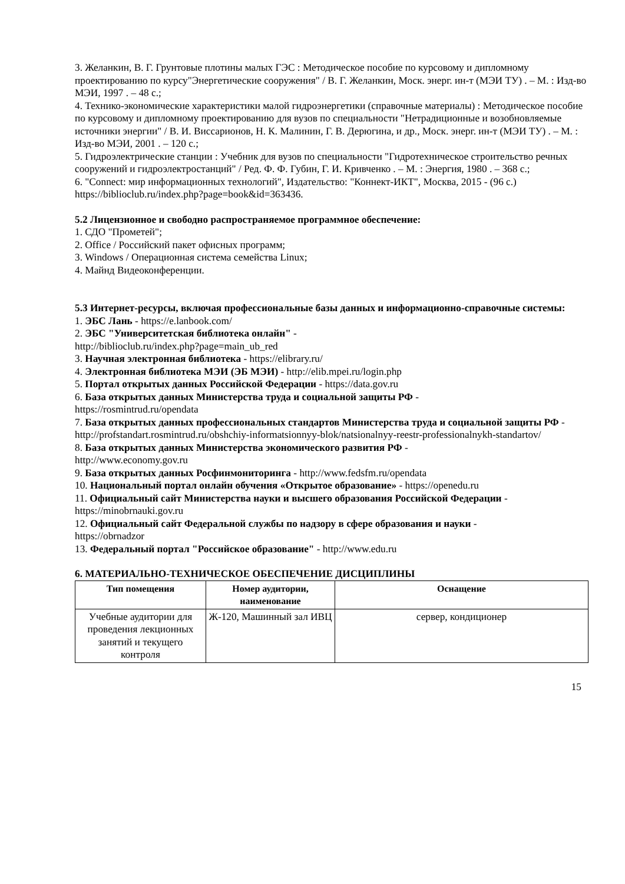3. Желанкин, В. Г. Грунтовые плотины малых ГЭС : Методическое пособие по курсовому и дипломному проектированию по курсу"Энергетические сооружения" / В. Г. Желанкин, Моск. энерг. ин-т (МЭИ ТУ) . – М. : Изд-во МЭИ, 1997 . – 48 с.;
4. Технико-экономические характеристики малой гидроэнергетики (справочные материалы) : Методическое пособие по курсовому и дипломному проектированию для вузов по специальности "Нетрадиционные и возобновляемые источники энергии" / В. И. Виссарионов, Н. К. Малинин, Г. В. Дерюгина, и др., Моск. энерг. ин-т (МЭИ ТУ) . – М. : Изд-во МЭИ, 2001 . – 120 с.;
5. Гидроэлектрические станции : Учебник для вузов по специальности "Гидротехническое строительство речных сооружений и гидроэлектростанций" / Ред. Ф. Ф. Губин, Г. И. Кривченко . – М. : Энергия, 1980 . – 368 с.;
6. "Connect: мир информационных технологий", Издательство: "Коннект-ИКТ", Москва, 2015 - (96 с.)
https://biblioclub.ru/index.php?page=book&id=363436.
5.2 Лицензионное и свободно распространяемое программное обеспечение:
1. СДО "Прометей";
2. Office / Российский пакет офисных программ;
3. Windows / Операционная система семейства Linux;
4. Майнд Видеоконференции.
5.3 Интернет-ресурсы, включая профессиональные базы данных и информационно-справочные системы:
1. ЭБС Лань - https://e.lanbook.com/
2. ЭБС "Университетская библиотека онлайн" -
http://biblioclub.ru/index.php?page=main_ub_red
3. Научная электронная библиотека - https://elibrary.ru/
4. Электронная библиотека МЭИ (ЭБ МЭИ) - http://elib.mpei.ru/login.php
5. Портал открытых данных Российской Федерации - https://data.gov.ru
6. База открытых данных Министерства труда и социальной защиты РФ -
https://rosmintrud.ru/opendata
7. База открытых данных профессиональных стандартов Министерства труда и социальной защиты РФ - http://profstandart.rosmintrud.ru/obshchiy-informatsionnyy-blok/natsionalnyy-reestr-professionalnykh-standartov/
8. База открытых данных Министерства экономического развития РФ -
http://www.economy.gov.ru
9. База открытых данных Росфинмониторинга - http://www.fedsfm.ru/opendata
10. Национальный портал онлайн обучения «Открытое образование» - https://openedu.ru
11. Официальный сайт Министерства науки и высшего образования Российской Федерации - https://minobrnauki.gov.ru
12. Официальный сайт Федеральной службы по надзору в сфере образования и науки -
https://obrnadzor
13. Федеральный портал "Российское образование" - http://www.edu.ru
6. МАТЕРИАЛЬНО-ТЕХНИЧЕСКОЕ ОБЕСПЕЧЕНИЕ ДИСЦИПЛИНЫ
| Тип помещения | Номер аудитории, наименование | Оснащение |
| --- | --- | --- |
| Учебные аудитории для проведения лекционных занятий и текущего контроля | Ж-120, Машинный зал ИВЦ | сервер, кондиционер |
15